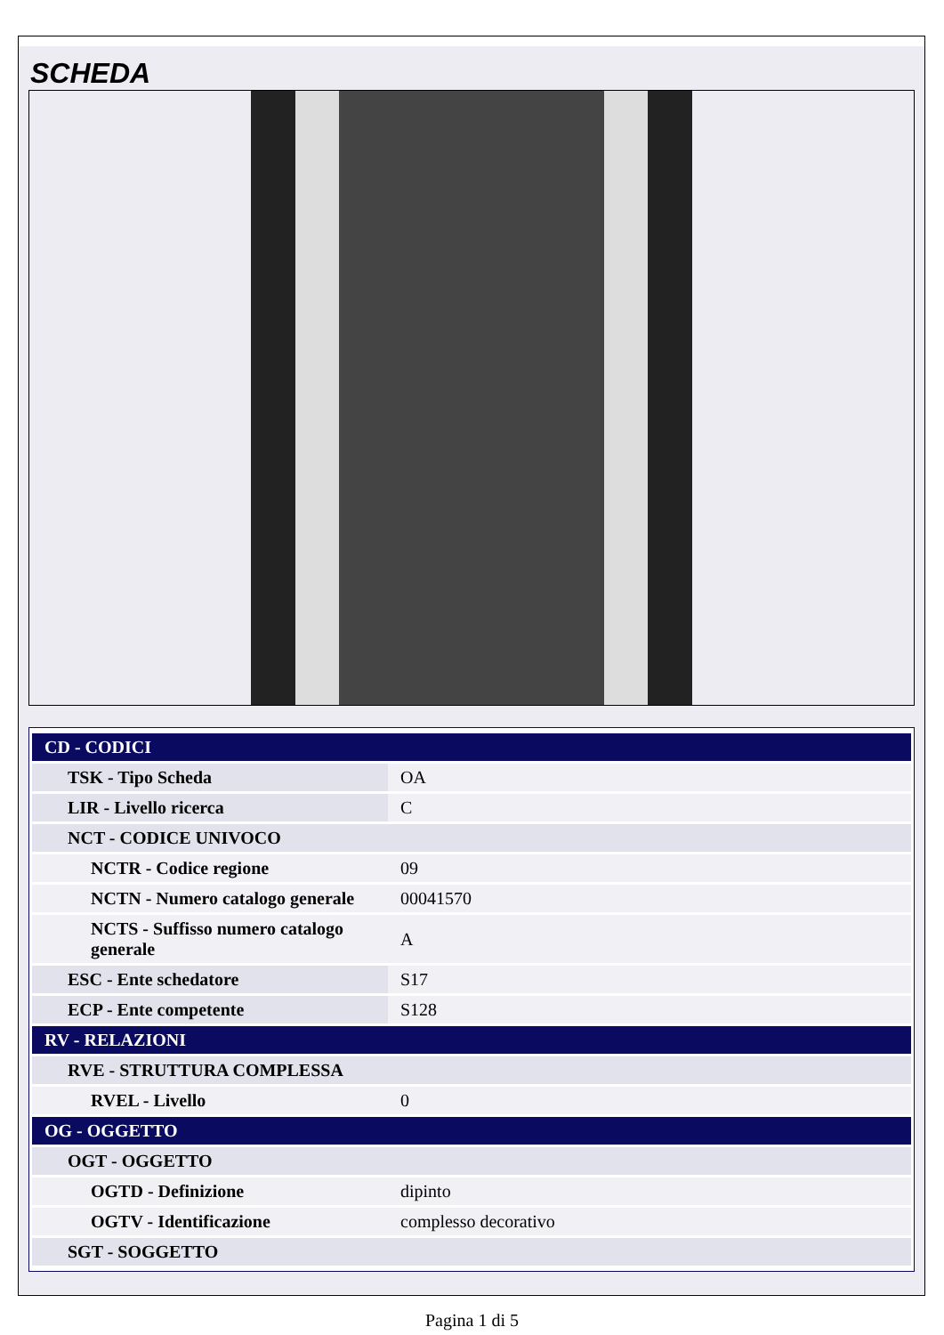SCHEDA
| CD - CODICI | |
| TSK - Tipo Scheda | OA |
| LIR - Livello ricerca | C |
| NCT - CODICE UNIVOCO | |
| NCTR - Codice regione | 09 |
| NCTN - Numero catalogo generale | 00041570 |
| NCTS - Suffisso numero catalogo generale | A |
| ESC - Ente schedatore | S17 |
| ECP - Ente competente | S128 |
| RV - RELAZIONI | |
| RVE - STRUTTURA COMPLESSA | |
| RVEL - Livello | 0 |
| OG - OGGETTO | |
| OGT - OGGETTO | |
| OGTD - Definizione | dipinto |
| OGTV - Identificazione | complesso decorativo |
| SGT - SOGGETTO | |
Pagina 1 di 5